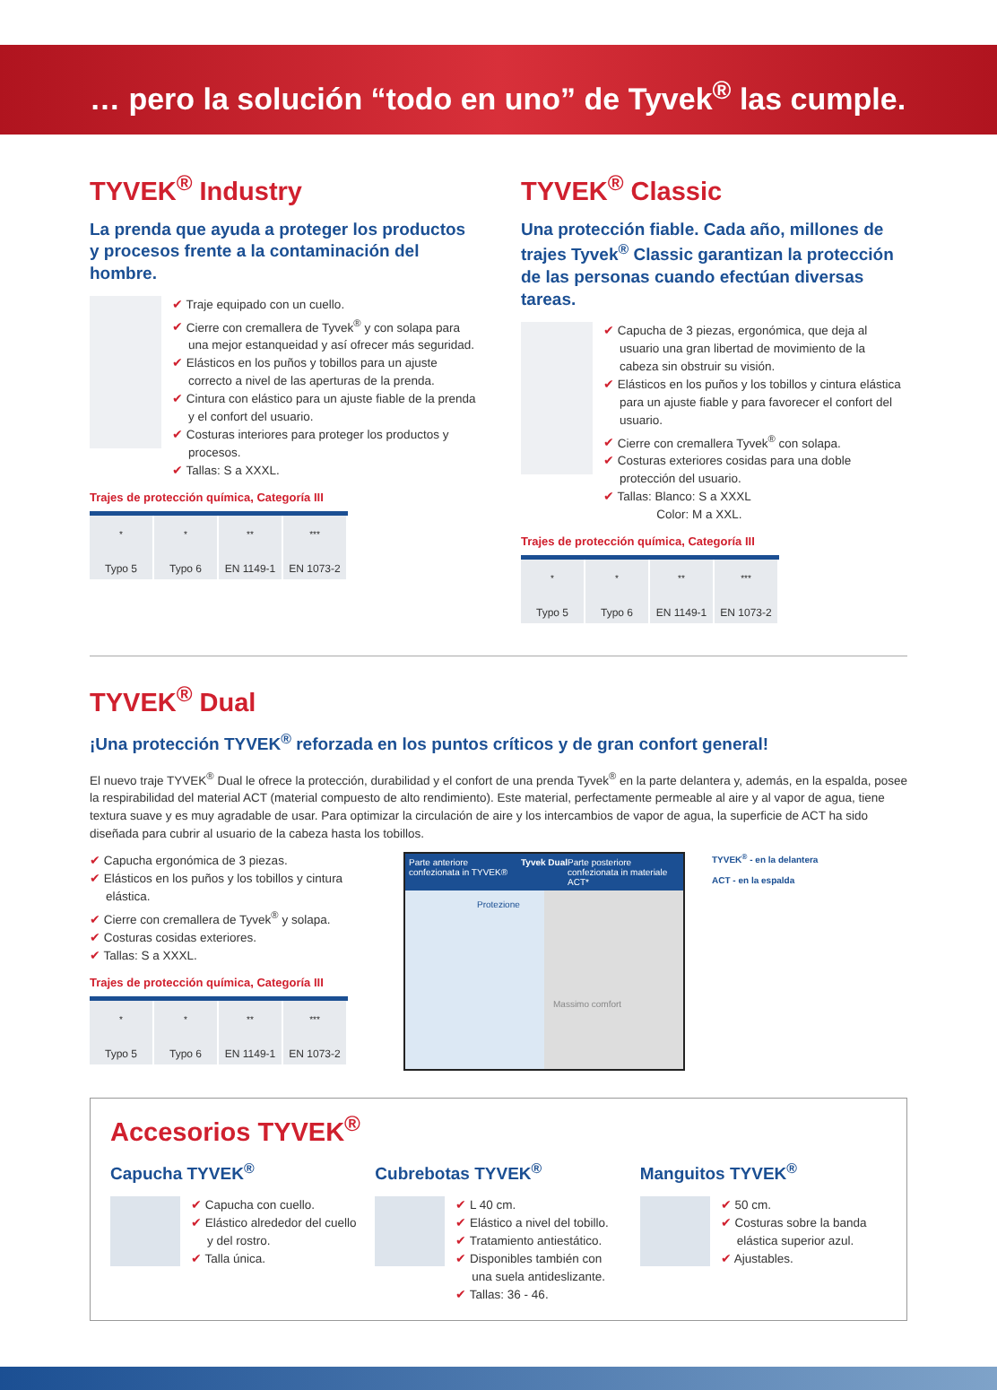… pero la solución “todo en uno” de Tyvek<sup>®</sup> las cumple.
TYVEK<sup>®</sup> Industry
La prenda que ayuda a proteger los productos y procesos frente a la contaminación del hombre.
✔ Traje equipado con un cuello.
✔ Cierre con cremallera de Tyvek<sup>®</sup> y con solapa para una mejor estanqueidad y así ofrecer más seguridad.
✔ Elásticos en los puños y tobillos para un ajuste correcto a nivel de las aperturas de la prenda.
✔ Cintura con elástico para un ajuste fiable de la prenda y el confort del usuario.
✔ Costuras interiores para proteger los productos y procesos.
✔ Tallas: S a XXXL.
Trajes de protección química, Categoría III
| <sup>*</sup> | <sup>*</sup> | <sup>**</sup> | <sup>***</sup> |
| Typo 5 | Typo 6 | EN 1149-1 | EN 1073-2 |
TYVEK<sup>®</sup> Classic
Una protección fiable. Cada año, millones de trajes Tyvek<sup>®</sup> Classic garantizan la protección de las personas cuando efectúan diversas tareas.
✔ Capucha de 3 piezas, ergonómica, que deja al usuario una gran libertad de movimiento de la cabeza sin obstruir su visión.
✔ Elásticos en los puños y los tobillos y cintura elástica para un ajuste fiable y para favorecer el confort del usuario.
✔ Cierre con cremallera Tyvek<sup>®</sup> con solapa.
✔ Costuras exteriores cosidas para una doble protección del usuario.
✔ Tallas: Blanco: S a XXXL
Color: M a XXL.
Trajes de protección química, Categoría III
| <sup>*</sup> | <sup>*</sup> | <sup>**</sup> | <sup>***</sup> |
| Typo 5 | Typo 6 | EN 1149-1 | EN 1073-2 |
TYVEK<sup>®</sup> Dual
¡Una protección TYVEK<sup>®</sup> reforzada en los puntos críticos y de gran confort general!
El nuevo traje TYVEK<sup>®</sup> Dual le ofrece la protección, durabilidad y el confort de una prenda Tyvek<sup>®</sup> en la parte delantera y, además, en la espalda, posee la respirabilidad del material ACT (material compuesto de alto rendimiento). Este material, perfectamente permeable al aire y al vapor de agua, tiene textura suave y es muy agradable de usar. Para optimizar la circulación de aire y los intercambios de vapor de agua, la superficie de ACT ha sido diseñada para cubrir al usuario de la cabeza hasta los tobillos.
✔ Capucha ergonómica de 3 piezas.
✔ Elásticos en los puños y los tobillos y cintura elástica.
✔ Cierre con cremallera de Tyvek<sup>®</sup> y solapa.
✔ Costuras cosidas exteriores.
✔ Tallas: S a XXXL.
Trajes de protección química, Categoría III
| <sup>*</sup> | <sup>*</sup> | <sup>**</sup> | <sup>***</sup> |
| Typo 5 | Typo 6 | EN 1149-1 | EN 1073-2 |
Parte anteriore confezionata in TYVEK® Tyvek Dual Parte posteriore confezionata in materiale ACT*
Protezione
Massimo comfort
TYVEK<sup>®</sup> - en la delantera
ACT - en la espalda
Accesorios TYVEK<sup>®</sup>
Capucha TYVEK<sup>®</sup>
✔ Capucha con cuello.
✔ Elástico alrededor del cuello y del rostro.
✔ Talla única.
Cubrebotas TYVEK<sup>®</sup>
✔ L 40 cm.
✔ Elástico a nivel del tobillo.
✔ Tratamiento antiestático.
✔ Disponibles también con una suela antideslizante.
✔ Tallas: 36 - 46.
Manguitos TYVEK<sup>®</sup>
✔ 50 cm.
✔ Costuras sobre la banda elástica superior azul.
✔ Ajustables.